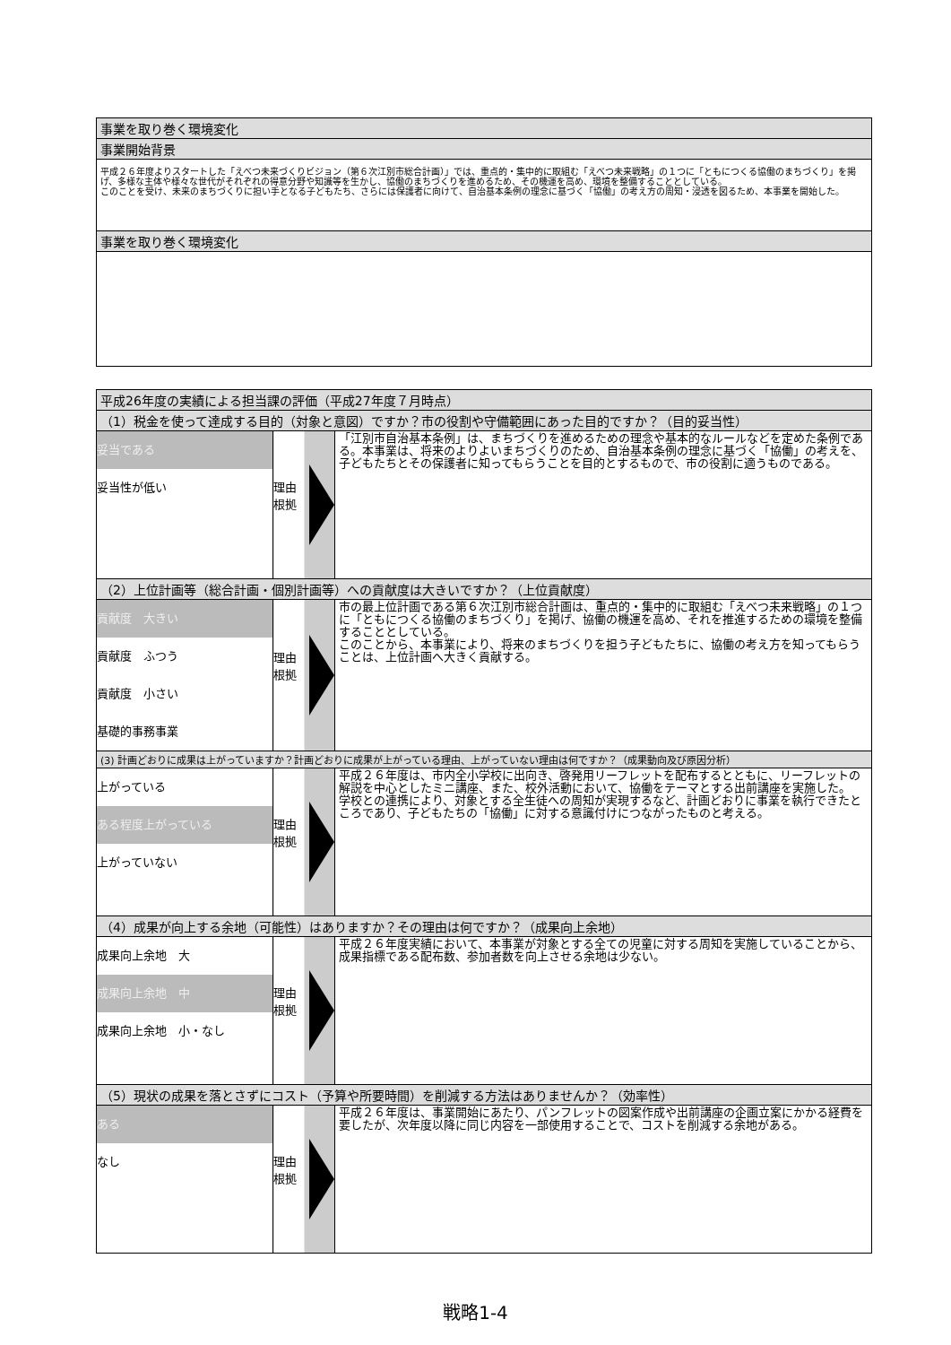| 事業を取り巻く環境変化 |
| --- |
| 事業開始背景 |
| 平成２６年度よりスタートした「えべつ未来づくりビジョン（第６次江別市総合計画）」では、重点的・集中的に取組む「えべつ未来戦略」の１つに「ともにつくる協働のまちづくり」を掲げ、多様な主体や様々な世代がそれぞれの得意分野や知識等を生かし、協働のまちづくりを進めるため、その機運を高め、環境を整備することとしている。 このことを受け、未来のまちづくりに担い手となる子どもたち、さらには保護者に向けて、自治基本条例の理念に基づく「協働」の考え方の周知・浸透を図るため、本事業を開始した。 |
| 事業を取り巻く環境変化 |
| 平成26年度の実績による担当課の評価（平成27年度７月時点） | | |
| --- | --- | --- |
| （1）税金を使って達成する目的（対象と意図）ですか？市の役割や守備範囲にあった目的ですか？（目的妥当性） | | |
| 妥当である 妥当性が低い | 理由 根拠 | 「江別市自治基本条例」は、まちづくりを進めるための理念や基本的なルールなどを定めた条例である。本事業は、将来のよりよいまちづくりのため、自治基本条例の理念に基づく「協働」の考えを、子どもたちとその保護者に知ってもらうことを目的とするもので、市の役割に適うものである。 |
| （2）上位計画等（総合計画・個別計画等）への貢献度は大きいですか？（上位貢献度） | | |
| 貢献度 大きい 貢献度 ふつう 貢献度 小さい 基礎的事務事業 | 理由 根拠 | 市の最上位計画である第６次江別市総合計画は、重点的・集中的に取組む「えべつ未来戦略」の１つに「ともにつくる協働のまちづくり」を掲げ、協働の機運を高め、それを推進するための環境を整備することとしている。 このことから、本事業により、将来のまちづくりを担う子どもたちに、協働の考え方を知ってもらうことは、上位計画へ大きく貢献する。 |
| (3) 計画どおりに成果は上がっていますか？計画どおりに成果が上がっている理由、上がっていない理由は何ですか？（成果動向及び原因分析） | | |
| 上がっている ある程度上がっている 上がっていない | 理由 根拠 | 平成２６年度は、市内全小学校に出向き、啓発用リーフレットを配布するとともに、リーフレットの解説を中心としたミニ講座、また、校外活動において、協働をテーマとする出前講座を実施した。 学校との連携により、対象とする全生徒への周知が実現するなど、計画どおりに事業を執行できたところであり、子どもたちの「協働」に対する意識付けにつながったものと考える。 |
| （4）成果が向上する余地（可能性）はありますか？その理由は何ですか？（成果向上余地） | | |
| 成果向上余地 大 成果向上余地 中 成果向上余地 小・なし | 理由 根拠 | 平成２６年度実績において、本事業が対象とする全ての児童に対する周知を実施していることから、成果指標である配布数、参加者数を向上させる余地は少ない。 |
| （5）現状の成果を落とさずにコスト（予算や所要時間）を削減する方法はありませんか？（効率性） | | |
| ある なし | 理由 根拠 | 平成２６年度は、事業開始にあたり、パンフレットの図案作成や出前講座の企画立案にかかる経費を要したが、次年度以降に同じ内容を一部使用することで、コストを削減する余地がある。 |
戦略1-4